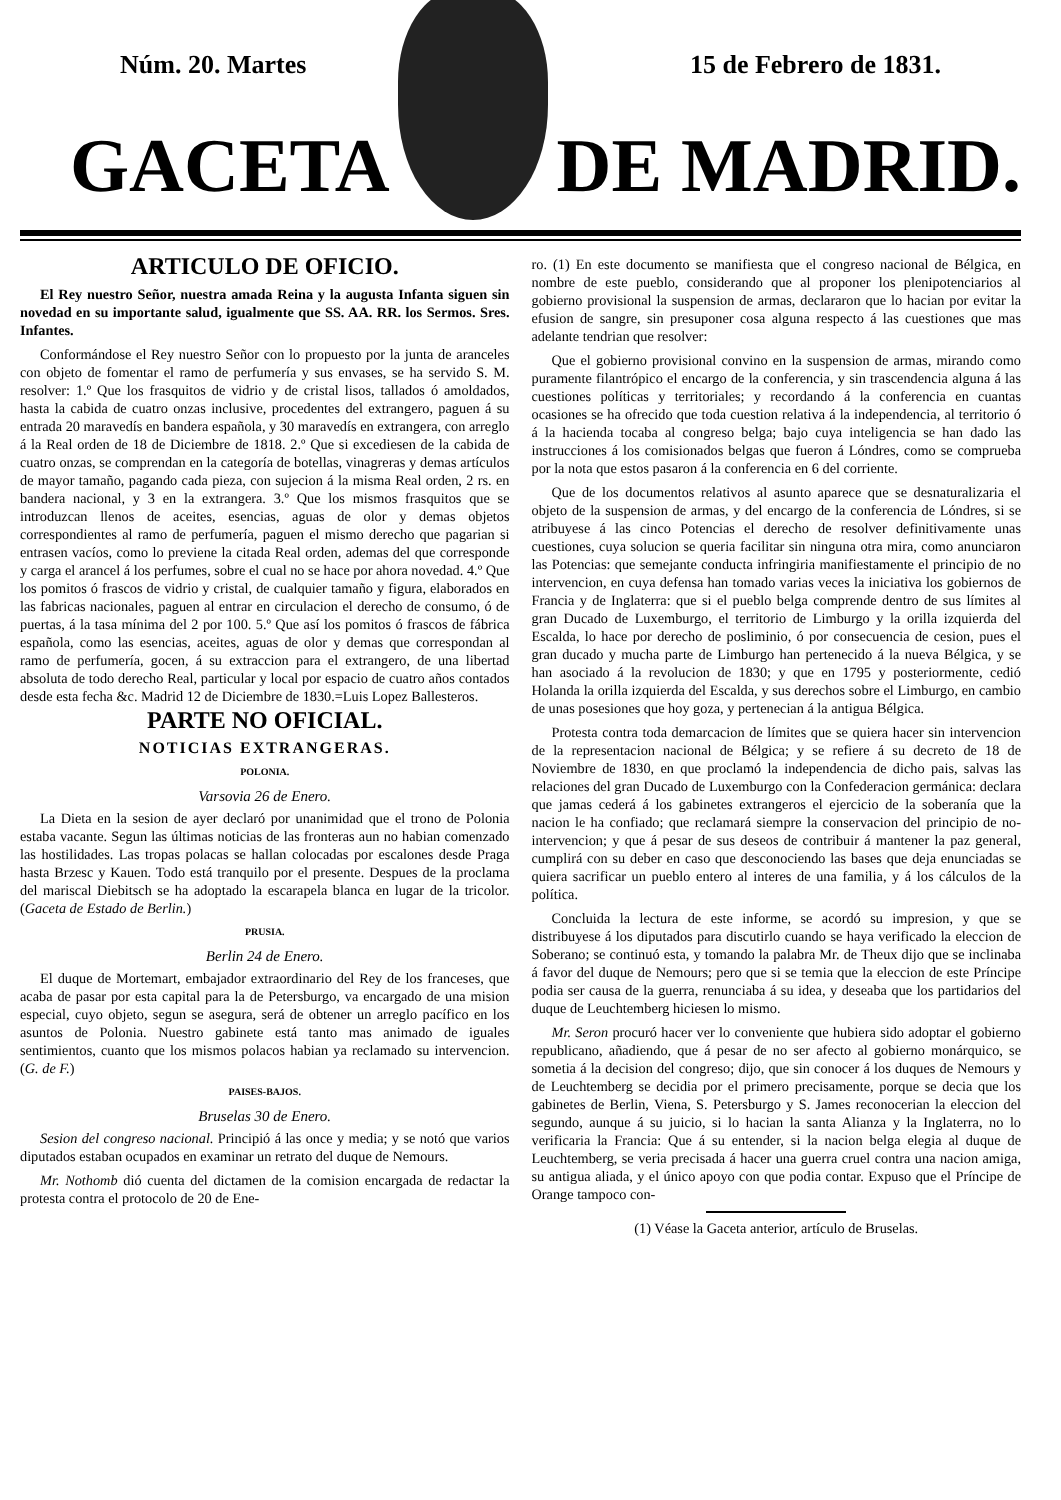Núm. 20. Martes 15 de Febrero de 1831.
GACETA DE MADRID.
ARTICULO DE OFICIO.
El Rey nuestro Señor, nuestra amada Reina y la augusta Infanta siguen sin novedad en su importante salud, igualmente que SS. AA. RR. los Sermos. Sres. Infantes.
Conformándose el Rey nuestro Señor con lo propuesto por la junta de aranceles con objeto de fomentar el ramo de perfumería y sus envases, se ha servido S. M. resolver: 1.º Que los frasquitos de vidrio y de cristal lisos, tallados ó amoldados, hasta la cabida de cuatro onzas inclusive, procedentes del extrangero, paguen á su entrada 20 maravedís en bandera española, y 30 maravedís en extrangera, con arreglo á la Real orden de 18 de Diciembre de 1818. 2.º Que si excediesen de la cabida de cuatro onzas, se comprendan en la categoría de botellas, vinagreras y demas artículos de mayor tamaño, pagando cada pieza, con sujecion á la misma Real orden, 2 rs. en bandera nacional, y 3 en la extrangera. 3.º Que los mismos frasquitos que se introduzcan llenos de aceites, esencias, aguas de olor y demas objetos correspondientes al ramo de perfumería, paguen el mismo derecho que pagarian si entrasen vacíos, como lo previene la citada Real orden, ademas del que corresponde y carga el arancel á los perfumes, sobre el cual no se hace por ahora novedad. 4.º Que los pomitos ó frascos de vidrio y cristal, de cualquier tamaño y figura, elaborados en las fabricas nacionales, paguen al entrar en circulacion el derecho de consumo, ó de puertas, á la tasa mínima del 2 por 100. 5.º Que así los pomitos ó frascos de fábrica española, como las esencias, aceites, aguas de olor y demas que correspondan al ramo de perfumería, gocen, á su extraccion para el extrangero, de una libertad absoluta de todo derecho Real, particular y local por espacio de cuatro años contados desde esta fecha &c. Madrid 12 de Diciembre de 1830.=Luis Lopez Ballesteros.
PARTE NO OFICIAL.
NOTICIAS EXTRANGERAS.
POLONIA.
Varsovia 26 de Enero.
La Dieta en la sesion de ayer declaró por unanimidad que el trono de Polonia estaba vacante. Segun las últimas noticias de las fronteras aun no habian comenzado las hostilidades. Las tropas polacas se hallan colocadas por escalones desde Praga hasta Brzesc y Kauen. Todo está tranquilo por el presente. Despues de la proclama del mariscal Diebitsch se ha adoptado la escarapela blanca en lugar de la tricolor. (Gaceta de Estado de Berlin.)
PRUSIA.
Berlin 24 de Enero.
El duque de Mortemart, embajador extraordinario del Rey de los franceses, que acaba de pasar por esta capital para la de Petersburgo, va encargado de una mision especial, cuyo objeto, segun se asegura, será de obtener un arreglo pacífico en los asuntos de Polonia. Nuestro gabinete está tanto mas animado de iguales sentimientos, cuanto que los mismos polacos habian ya reclamado su intervencion. (G. de F.)
PAISES-BAJOS.
Bruselas 30 de Enero.
Sesion del congreso nacional. Principió á las once y media; y se notó que varios diputados estaban ocupados en examinar un retrato del duque de Nemours.
Mr. Nothomb dió cuenta del dictamen de la comision encargada de redactar la protesta contra el protocolo de 20 de Ene-
ro. (1) En este documento se manifiesta que el congreso nacional de Bélgica, en nombre de este pueblo, considerando que al proponer los plenipotenciarios al gobierno provisional la suspension de armas, declararon que lo hacian por evitar la efusion de sangre, sin presuponer cosa alguna respecto á las cuestiones que mas adelante tendrian que resolver:
Que el gobierno provisional convino en la suspension de armas, mirando como puramente filantrópico el encargo de la conferencia, y sin trascendencia alguna á las cuestiones políticas y territoriales; y recordando á la conferencia en cuantas ocasiones se ha ofrecido que toda cuestion relativa á la independencia, al territorio ó á la hacienda tocaba al congreso belga; bajo cuya inteligencia se han dado las instrucciones á los comisionados belgas que fueron á Lóndres, como se comprueba por la nota que estos pasaron á la conferencia en 6 del corriente.
Que de los documentos relativos al asunto aparece que se desnaturalizaria el objeto de la suspension de armas, y del encargo de la conferencia de Lóndres, si se atribuyese á las cinco Potencias el derecho de resolver definitivamente unas cuestiones, cuya solucion se queria facilitar sin ninguna otra mira, como anunciaron las Potencias: que semejante conducta infringiria manifiestamente el principio de no intervencion, en cuya defensa han tomado varias veces la iniciativa los gobiernos de Francia y de Inglaterra: que si el pueblo belga comprende dentro de sus límites al gran Ducado de Luxemburgo, el territorio de Limburgo y la orilla izquierda del Escalda, lo hace por derecho de posliminio, ó por consecuencia de cesion, pues el gran ducado y mucha parte de Limburgo han pertenecido á la nueva Bélgica, y se han asociado á la revolucion de 1830; y que en 1795 y posteriormente, cedió Holanda la orilla izquierda del Escalda, y sus derechos sobre el Limburgo, en cambio de unas posesiones que hoy goza, y pertenecian á la antigua Bélgica.
Protesta contra toda demarcacion de límites que se quiera hacer sin intervencion de la representacion nacional de Bélgica; y se refiere á su decreto de 18 de Noviembre de 1830, en que proclamó la independencia de dicho pais, salvas las relaciones del gran Ducado de Luxemburgo con la Confederacion germánica: declara que jamas cederá á los gabinetes extrangeros el ejercicio de la soberanía que la nacion le ha confiado; que reclamará siempre la conservacion del principio de no-intervencion; y que á pesar de sus deseos de contribuir á mantener la paz general, cumplirá con su deber en caso que desconociendo las bases que deja enunciadas se quiera sacrificar un pueblo entero al interes de una familia, y á los cálculos de la política.
Concluida la lectura de este informe, se acordó su impresion, y que se distribuyese á los diputados para discutirlo cuando se haya verificado la eleccion de Soberano; se continuó esta, y tomando la palabra Mr. de Theux dijo que se inclinaba á favor del duque de Nemours; pero que si se temia que la eleccion de este Príncipe podia ser causa de la guerra, renunciaba á su idea, y deseaba que los partidarios del duque de Leuchtemberg hiciesen lo mismo.
Mr. Seron procuró hacer ver lo conveniente que hubiera sido adoptar el gobierno republicano, añadiendo, que á pesar de no ser afecto al gobierno monárquico, se sometia á la decision del congreso; dijo, que sin conocer á los duques de Nemours y de Leuchtemberg se decidia por el primero precisamente, porque se decia que los gabinetes de Berlin, Viena, S. Petersburgo y S. James reconocerian la eleccion del segundo, aunque á su juicio, si lo hacian la santa Alianza y la Inglaterra, no lo verificaria la Francia: Que á su entender, si la nacion belga elegia al duque de Leuchtemberg, se veria precisada á hacer una guerra cruel contra una nacion amiga, su antigua aliada, y el único apoyo con que podia contar. Expuso que el Príncipe de Orange tampoco con-
(1) Véase la Gaceta anterior, artículo de Bruselas.